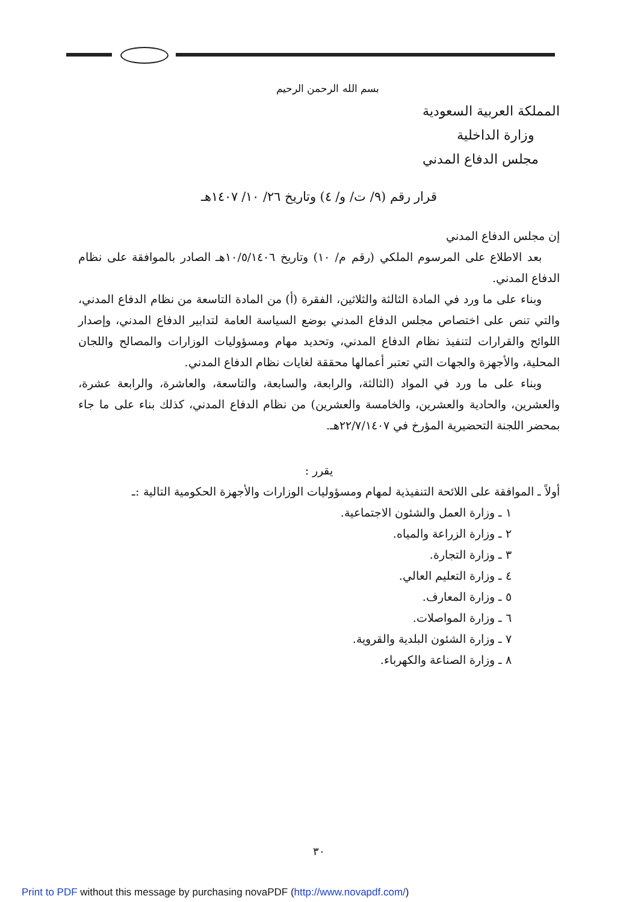بسم الله الرحمن الرحيم
المملكة العربية السعودية
وزارة الداخلية
مجلس الدفاع المدني
قرار رقم (٩/ ت/ و/ ٤) وتاريخ ٢٦/ ١٠/ ١٤٠٧هـ
إن مجلس الدفاع المدني
بعد الاطلاع على المرسوم الملكي (رقم م/ ١٠) وتاريخ ١٠/٥/١٤٠٦هـ الصادر بالموافقة على نظام الدفاع المدني.
وبناء على ما ورد في المادة الثالثة والثلاثين، الفقرة (أ) من المادة التاسعة من نظام الدفاع المدني، والتي تنص على اختصاص مجلس الدفاع المدني بوضع السياسة العامة لتدابير الدفاع المدني، وإصدار اللوائح والقرارات لتنفيذ نظام الدفاع المدني، وتحديد مهام ومسؤوليات الوزارات والمصالح واللجان المحلية، والأجهزة والجهات التي تعتبر أعمالها محققة لغايات نظام الدفاع المدني.
وبناء على ما ورد في المواد (الثالثة، والرابعة، والسابعة، والتاسعة، والعاشرة، والرابعة عشرة، والعشرين، والحادية والعشرين، والخامسة والعشرين) من نظام الدفاع المدني، كذلك بناء على ما جاء بمحضر اللجنة التحضيرية المؤرخ في ٢٢/٧/١٤٠٧هـ.
يقرر :
أولاً ـ الموافقة على اللائحة التنفيذية لمهام ومسؤوليات الوزارات والأجهزة الحكومية التالية :ـ
١ ـ وزارة العمل والشئون الاجتماعية.
٢ ـ وزارة الزراعة والمياه.
٣ ـ وزارة التجارة.
٤ ـ وزارة التعليم العالي.
٥ ـ وزارة المعارف.
٦ ـ وزارة المواصلات.
٧ ـ وزارة الشئون البلدية والقروية.
٨ ـ وزارة الصناعة والكهرباء.
٣٠
Print to PDF without this message by purchasing novaPDF (http://www.novapdf.com/)